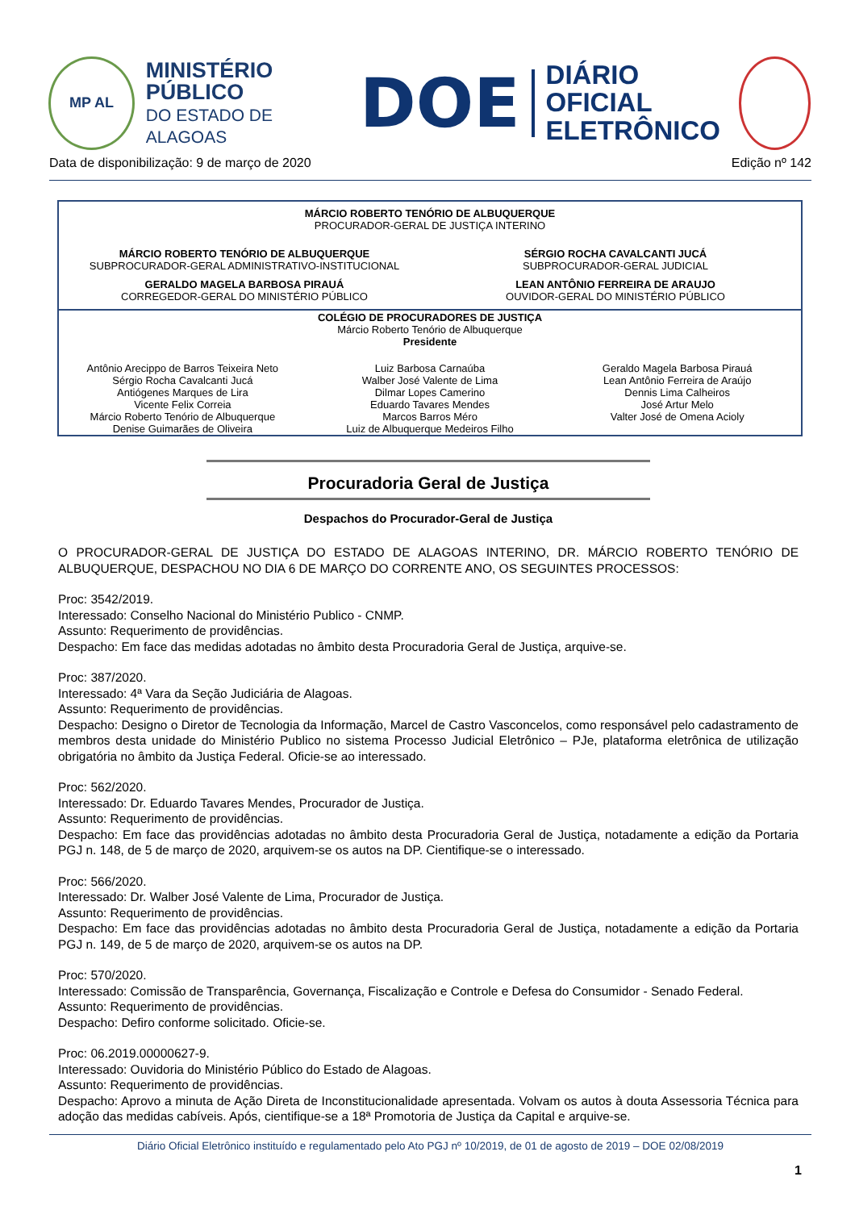MP AL
MINISTÉRIO PÚBLICO
DO ESTADO DE ALAGOAS
DOE
DIÁRIO OFICIAL
ELETRÔNICO
Data de disponibilização: 9 de março de 2020 Edição nº 142
MÁRCIO ROBERTO TENÓRIO DE ALBUQUERQUE
PROCURADOR-GERAL DE JUSTIÇA INTERINO
MÁRCIO ROBERTO TENÓRIO DE ALBUQUERQUE
SUBPROCURADOR-GERAL ADMINISTRATIVO-INSTITUCIONAL
SÉRGIO ROCHA CAVALCANTI JUCÁ
SUBPROCURADOR-GERAL JUDICIAL
GERALDO MAGELA BARBOSA PIRAUÁ
CORREGEDOR-GERAL DO MINISTÉRIO PÚBLICO
LEAN ANTÔNIO FERREIRA DE ARAUJO
OUVIDOR-GERAL DO MINISTÉRIO PÚBLICO
COLÉGIO DE PROCURADORES DE JUSTIÇA
Márcio Roberto Tenório de Albuquerque
Presidente
Antônio Arecippo de Barros Teixeira Neto
Sérgio Rocha Cavalcanti Jucá
Antiógenes Marques de Lira
Vicente Felix Correia
Márcio Roberto Tenório de Albuquerque
Denise Guimarães de Oliveira
Luiz Barbosa Carnaúba
Walber José Valente de Lima
Dilmar Lopes Camerino
Eduardo Tavares Mendes
Marcos Barros Méro
Luiz de Albuquerque Medeiros Filho
Geraldo Magela Barbosa Pirauá
Lean Antônio Ferreira de Araújo
Dennis Lima Calheiros
José Artur Melo
Valter José de Omena Acioly
Procuradoria Geral de Justiça
Despachos do Procurador-Geral de Justiça
O PROCURADOR-GERAL DE JUSTIÇA DO ESTADO DE ALAGOAS INTERINO, DR. MÁRCIO ROBERTO TENÓRIO DE ALBUQUERQUE, DESPACHOU NO DIA 6 DE MARÇO DO CORRENTE ANO, OS SEGUINTES PROCESSOS:
Proc: 3542/2019.
Interessado: Conselho Nacional do Ministério Publico - CNMP.
Assunto: Requerimento de providências.
Despacho: Em face das medidas adotadas no âmbito desta Procuradoria Geral de Justiça, arquive-se.
Proc: 387/2020.
Interessado: 4ª Vara da Seção Judiciária de Alagoas.
Assunto: Requerimento de providências.
Despacho: Designo o Diretor de Tecnologia da Informação, Marcel de Castro Vasconcelos, como responsável pelo cadastramento de membros desta unidade do Ministério Publico no sistema Processo Judicial Eletrônico – PJe, plataforma eletrônica de utilização obrigatória no âmbito da Justiça Federal. Oficie-se ao interessado.
Proc: 562/2020.
Interessado: Dr. Eduardo Tavares Mendes, Procurador de Justiça.
Assunto: Requerimento de providências.
Despacho: Em face das providências adotadas no âmbito desta Procuradoria Geral de Justiça, notadamente a edição da Portaria PGJ n. 148, de 5 de março de 2020, arquivem-se os autos na DP. Cientifique-se o interessado.
Proc: 566/2020.
Interessado: Dr. Walber José Valente de Lima, Procurador de Justiça.
Assunto: Requerimento de providências.
Despacho: Em face das providências adotadas no âmbito desta Procuradoria Geral de Justiça, notadamente a edição da Portaria PGJ n. 149, de 5 de março de 2020, arquivem-se os autos na DP.
Proc: 570/2020.
Interessado: Comissão de Transparência, Governança, Fiscalização e Controle e Defesa do Consumidor - Senado Federal.
Assunto: Requerimento de providências.
Despacho: Defiro conforme solicitado. Oficie-se.
Proc: 06.2019.00000627-9.
Interessado: Ouvidoria do Ministério Público do Estado de Alagoas.
Assunto: Requerimento de providências.
Despacho: Aprovo a minuta de Ação Direta de Inconstitucionalidade apresentada. Volvam os autos à douta Assessoria Técnica para adoção das medidas cabíveis. Após, cientifique-se a 18ª Promotoria de Justiça da Capital e arquive-se.
Diário Oficial Eletrônico instituído e regulamentado pelo Ato PGJ nº 10/2019, de 01 de agosto de 2019 – DOE 02/08/2019
1